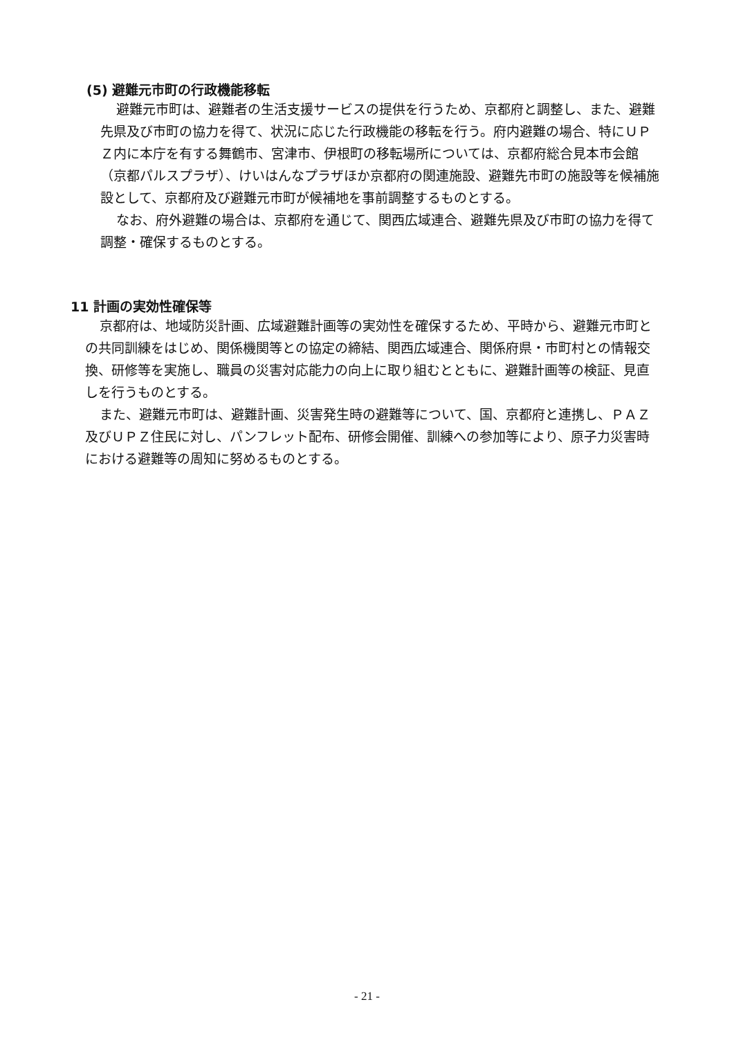(5) 避難元市町の行政機能移転
避難元市町は、避難者の生活支援サービスの提供を行うため、京都府と調整し、また、避難先県及び市町の協力を得て、状況に応じた行政機能の移転を行う。府内避難の場合、特にＵＰＺ内に本庁を有する舞鶴市、宮津市、伊根町の移転場所については、京都府総合見本市会館（京都パルスプラザ）、けいはんなプラザほか京都府の関連施設、避難先市町の施設等を候補施設として、京都府及び避難元市町が候補地を事前調整するものとする。
なお、府外避難の場合は、京都府を通じて、関西広域連合、避難先県及び市町の協力を得て調整・確保するものとする。
11 計画の実効性確保等
京都府は、地域防災計画、広域避難計画等の実効性を確保するため、平時から、避難元市町との共同訓練をはじめ、関係機関等との協定の締結、関西広域連合、関係府県・市町村との情報交換、研修等を実施し、職員の災害対応能力の向上に取り組むとともに、避難計画等の検証、見直しを行うものとする。
また、避難元市町は、避難計画、災害発生時の避難等について、国、京都府と連携し、ＰＡＺ及びＵＰＺ住民に対し、パンフレット配布、研修会開催、訓練への参加等により、原子力災害時における避難等の周知に努めるものとする。
- 21 -